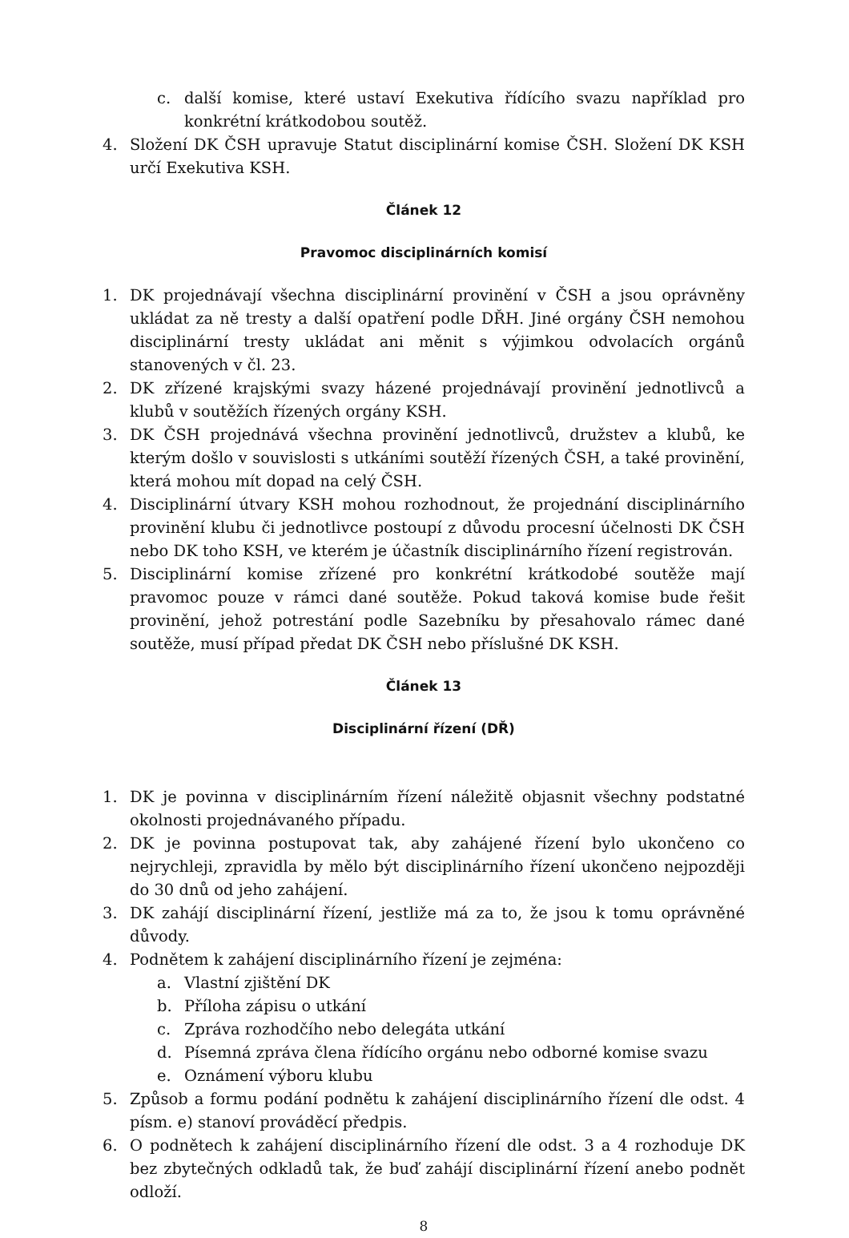c. další komise, které ustaví Exekutiva řídícího svazu například pro konkrétní krátkodobou soutěž.
4. Složení DK ČSH upravuje Statut disciplinární komise ČSH. Složení DK KSH určí Exekutiva KSH.
Článek 12
Pravomoc disciplinárních komisí
1. DK projednávají všechna disciplinární provinění v ČSH a jsou oprávněny ukládat za ně tresty a další opatření podle DŘH. Jiné orgány ČSH nemohou disciplinární tresty ukládat ani měnit s výjimkou odvolacích orgánů stanovených v čl. 23.
2. DK zřízené krajskými svazy házené projednávají provinění jednotlivců a klubů v soutěžích řízených orgány KSH.
3. DK ČSH projednává všechna provinění jednotlivců, družstev a klubů, ke kterým došlo v souvislosti s utkáními soutěží řízených ČSH, a také provinění, která mohou mít dopad na celý ČSH.
4. Disciplinární útvary KSH mohou rozhodnout, že projednání disciplinárního provinění klubu či jednotlivce postoupí z důvodu procesní účelnosti DK ČSH nebo DK toho KSH, ve kterém je účastník disciplinárního řízení registrován.
5. Disciplinární komise zřízené pro konkrétní krátkodobé soutěže mají pravomoc pouze v rámci dané soutěže. Pokud taková komise bude řešit provinění, jehož potrestání podle Sazebníku by přesahovalo rámec dané soutěže, musí případ předat DK ČSH nebo příslušné DK KSH.
Článek 13
Disciplinární řízení (DŘ)
1. DK je povinna v disciplinárním řízení náležitě objasnit všechny podstatné okolnosti projednávaného případu.
2. DK je povinna postupovat tak, aby zahájené řízení bylo ukončeno co nejrychleji, zpravidla by mělo být disciplinárního řízení ukončeno nejpozději do 30 dnů od jeho zahájení.
3. DK zahájí disciplinární řízení, jestliže má za to, že jsou k tomu oprávněné důvody.
4. Podnětem k zahájení disciplinárního řízení je zejména:
a. Vlastní zjištění DK
b. Příloha zápisu o utkání
c. Zpráva rozhodčího nebo delegáta utkání
d. Písemná zpráva člena řídícího orgánu nebo odborné komise svazu
e. Oznámení výboru klubu
5. Způsob a formu podání podnětu k zahájení disciplinárního řízení dle odst. 4 písm. e) stanoví prováděcí předpis.
6. O podnětech k zahájení disciplinárního řízení dle odst. 3 a 4 rozhoduje DK bez zbytečných odkladů tak, že buď zahájí disciplinární řízení anebo podnět odloží.
8